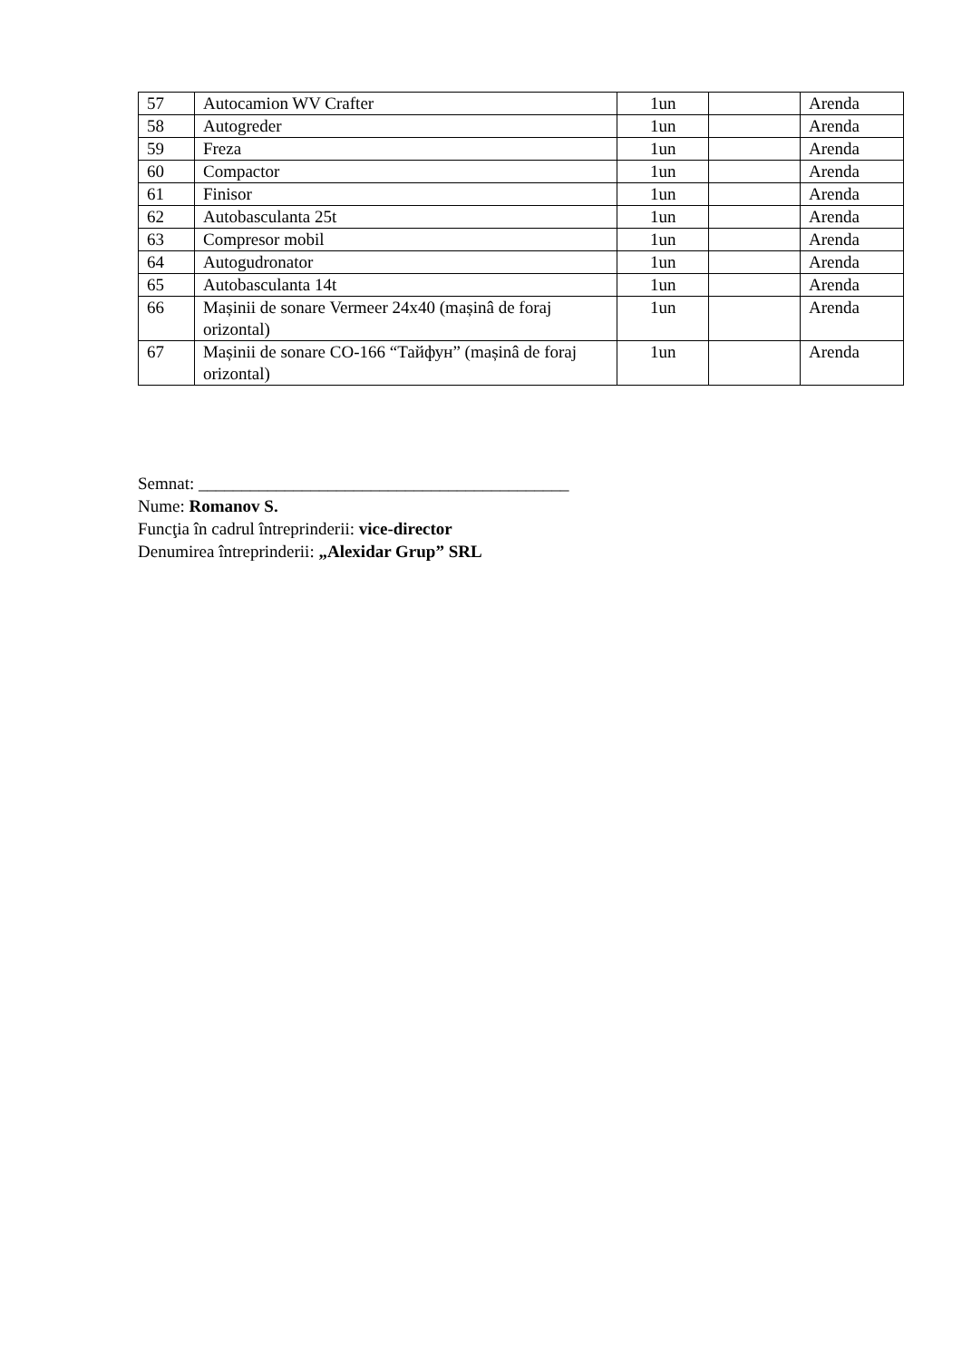| 57 | Autocamion WV Crafter | 1un | | Arenda |
| 58 | Autogreder | 1un | | Arenda |
| 59 | Freza | 1un | | Arenda |
| 60 | Compactor | 1un | | Arenda |
| 61 | Finisor | 1un | | Arenda |
| 62 | Autobasculanta 25t | 1un | | Arenda |
| 63 | Compresor mobil | 1un | | Arenda |
| 64 | Autogudronator | 1un | | Arenda |
| 65 | Autobasculanta 14t | 1un | | Arenda |
| 66 | Mașinii de sonare Vermeer 24x40 (mașinâ de foraj orizontal) | 1un | | Arenda |
| 67 | Mașinii de sonare CO-166 “Тайфун” (mașinâ de foraj orizontal) | 1un | | Arenda |
Semnat: ___________________________________________
Nume: Romanov S.
Funcţia în cadrul întreprinderii: vice-director
Denumirea întreprinderii: „Alexidar Grup” SRL